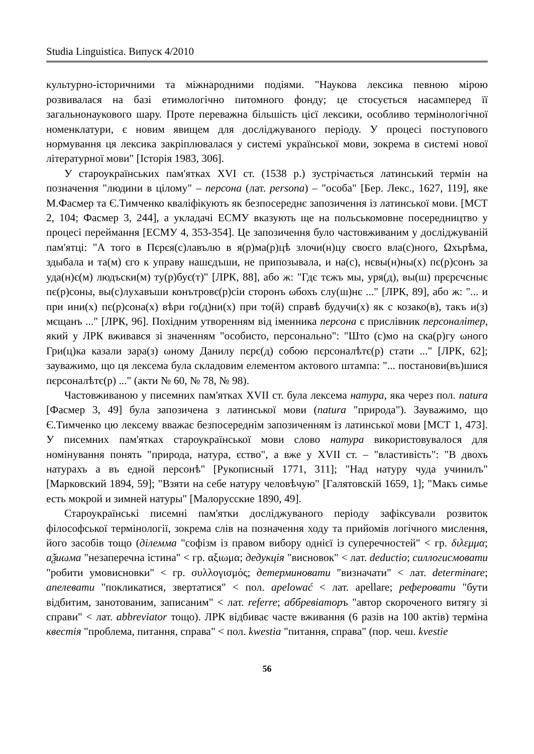Studia Linguistica. Випуск 4/2010
культурно-історичними та міжнародними подіями. "Наукова лексика певною мірою розвивалася на базі етимологічно питомного фонду; це стосується насамперед її загальнонаукового шару. Проте переважна більшість цієї лексики, особливо термінологічної номенклатури, є новим явищем для досліджуваного періоду. У процесі поступового нормування ця лексика закріплювалася у системі української мови, зокрема в системі нової літературної мови" [Історія 1983, 306].
У староукраїнських пам'ятках XVI ст. (1538 р.) зустрічається латинський термін на позначення "людини в цілому" – персона (лат. persona) – "особа" [Бер. Лекс., 1627, 119], яке М.Фасмер та Є.Тимченко кваліфікують як безпосереднє запозичення із латинської мови. [МСТ 2, 104; Фасмер 3, 244], а укладачі ЕСМУ вказують ще на польськомовне посередництво у процесі переймання [ЕСМУ 4, 353-354]. Це запозичення було частовживаним у досліджуваній пам'ятці: "А того в Пєрєя(с)лавълю в я(р)ма(р)цѣ злочи(н)цу своєго вла(с)ного, Ωхърѣма, здыбала и та(м) єго к управу нашєдъши, не припозывала, и на(с), нєвы(н)ны(х) пє(р)сонъ за уда(н)є(м) людъски(м) ту(р)бує(т)" [ЛРК, 88], або ж: "Гдє тєжъ мы, уря(д), вы(ш) прєрєчєныє пє(р)соны, вы(с)лухавъши конътровє(р)сіи сторонъ ωбохъ слу(ш)нє ..." [ЛРК, 89], або ж: "... и при ини(х) пє(р)сона(х) вѣри го(д)ни(х) при то(й) справѣ будучи(х) як с козако(в), такъ и(з) мєщанъ ..." [ЛРК, 96]. Похідним утворенням від іменника персона є прислівник персоналітер, який у ЛРК вживався зі значенням "особисто, персонально": "Што (с)мо на ска(р)гу ωного Гри(ц)ка казали зара(з) ωному Данилу пєрє(д) собою пєрсоналѣтє(р) стати ..." [ЛРК, 62]; зауважимо, що ця лексема була складовим елементом актового штампа: "... постанови(въ)шися пєрсоналѣтє(р) ..." (акти № 60, № 78, № 98).
Частовживаною у писемних пам'ятках XVII ст. була лексема натура, яка через пол. natura [Фасмер 3, 49] була запозичена з латинської мови (natura "природа"). Зауважимо, що Є.Тимченко цю лексему вважає безпосереднім запозиченням із латинської мови [МСТ 1, 473]. У писемних пам'ятках староукраїнської мови слово натура використовувалося для номінування понять "природа, натура, єство", а вже у XVII ст. – "властивість": "В двохъ натурахъ а въ едной персонѣ" [Рукописный 1771, 311]; "Над натуру чуда учинилъ" [Марковский 1894, 59]; "Взяти на себе натуру челов­ѣчую" [Галятовскій 1659, 1]; "Макъ симье есть мокрой и зимней натуры" [Малорусские 1890, 49].
Староукраїнські писемні пам'ятки досліджуваного періоду зафіксували розвиток філософської термінології, зокрема слів на позначення ходу та прийомів логічного мислення, його засобів тощо (ділемма "софізм із правом вибору однієї із суперечностей" < гр. διλεμμα; аѯиωма "незаперечна істина" < гр. αξιωμα; дедукція "висновок" < лат. deductio; силлогисмовати "робити умовисновки" < гр. συλλογισμός; детерминовати "визначати" < лат. determinare; апелевати "покликатися, звертатися" < пол. apelować < лат. apellare; реферовати "бути відбитим, занотованим, записаним" < лат. referre; аббревіаторъ "автор скороченого витягу зі справи" < лат. abbreviator тощо). ЛРК відбиває часте вживання (6 разів на 100 актів) терміна квестія "проблема, питання, справа" < пол. kwestia "питання, справа" (пор. чеш. kvestie
56